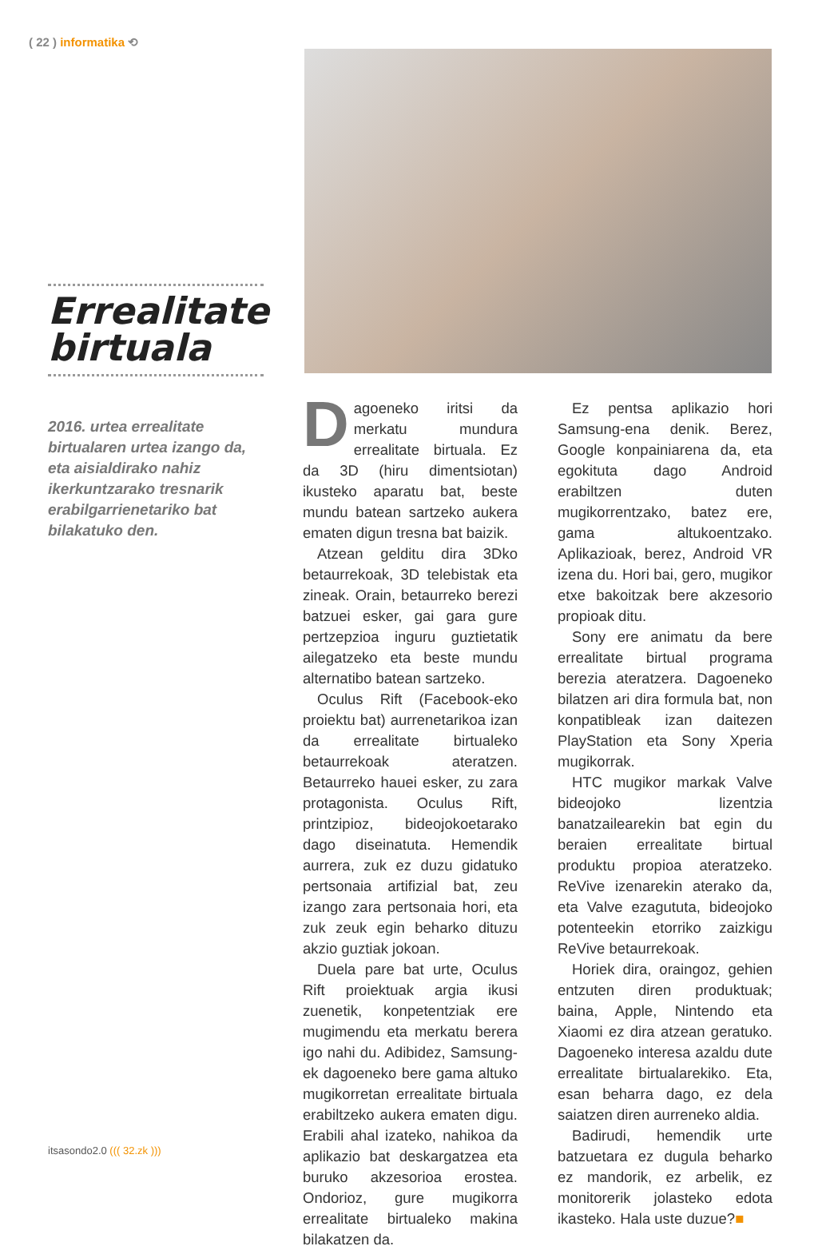( 22 ) informatika ⟲
Errealitate birtuala
2016. urtea errealitate birtualaren urtea izango da, eta aisialdirako nahiz ikerkuntzarako tresnarik erabilgarrienetariko bat bilakatuko den.
Dagoeneko iritsi da merkatu mundura errealitate birtuala. Ez da 3D (hiru dimentsiotan) ikusteko aparatu bat, beste mundu batean sartzeko aukera ematen digun tresna bat baizik.
Atzean gelditu dira 3Dko betaurrekoak, 3D telebistak eta zineak. Orain, betaurreko berezi batzuei esker, gai gara gure pertzepzioa inguru guztietatik ailegatzeko eta beste mundu alternatibo batean sartzeko.
Oculus Rift (Facebook-eko proiektu bat) aurrenetarikoa izan da errealitate birtualeko betaurrekoak ateratzen. Betaurreko hauei esker, zu zara protagonista. Oculus Rift, printzipioz, bideojokoetarako dago diseinatuta. Hemendik aurrera, zuk ez duzu gidatuko pertsonaia artifizial bat, zeu izango zara pertsonaia hori, eta zuk zeuk egin beharko dituzu akzio guztiak jokoan.
Duela pare bat urte, Oculus Rift proiektuak argia ikusi zuenetik, konpetentziak ere mugimendu eta merkatu berera igo nahi du. Adibidez, Samsung-ek dagoeneko bere gama altuko mugikorretan errealitate birtuala erabiltzeko aukera ematen digu. Erabili ahal izateko, nahikoa da aplikazio bat deskargatzea eta buruko akzesorioa erostea. Ondorioz, gure mugikorra errealitate birtualeko makina bilakatzen da.
Ez pentsa aplikazio hori Samsung-ena denik. Berez, Google konpainiarena da, eta egokituta dago Android erabiltzen duten mugikorrentzako, batez ere, gama altukoentzako. Aplikazioak, berez, Android VR izena du. Hori bai, gero, mugikor etxe bakoitzak bere akzesorio propioak ditu.
Sony ere animatu da bere errealitate birtual programa berezia ateratzera. Dagoeneko bilatzen ari dira formula bat, non konpatibleak izan daitezen PlayStation eta Sony Xperia mugikorrak.
HTC mugikor markak Valve bideojoko lizentzia banatzailearekin bat egin du beraien errealitate birtual produktu propioa ateratzeko. ReVive izenarekin aterako da, eta Valve ezagututa, bideojoko potenteekin etorriko zaizkigu ReVive betaurrekoak.
Horiek dira, oraingoz, gehien entzuten diren produktuak; baina, Apple, Nintendo eta Xiaomi ez dira atzean geratuko. Dagoeneko interesa azaldu dute errealitate birtualarekiko. Eta, esan beharra dago, ez dela saiatzen diren aurreneko aldia.
Badirudi, hemendik urte batzuetara ez dugula beharko ez mandorik, ez arbelik, ez monitorerik jolasteko edota ikasteko. Hala uste duzue?■
itsasondo2.0 ((( 32.zk )))